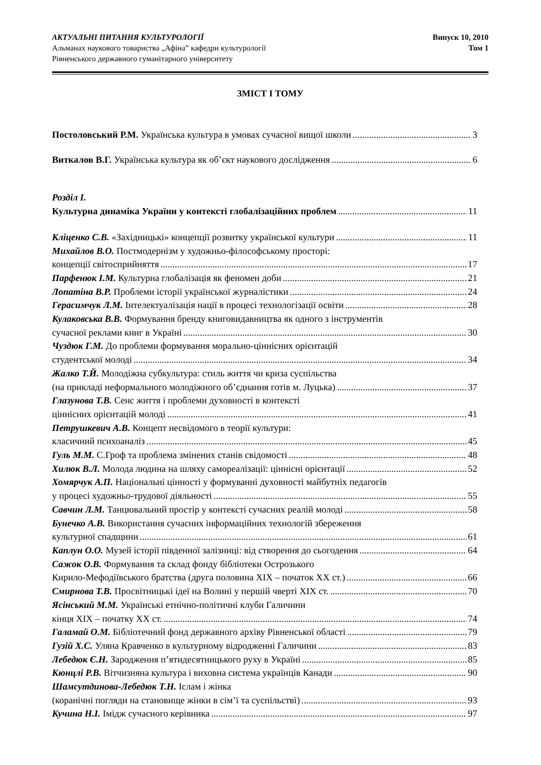АКТУАЛЬНІ ПИТАННЯ КУЛЬТУРОЛОГІЇ
Альманах наукового товариства „Афіна” кафедри культурології
Рівненського державного гуманітарного університету
Випуск 10, 2010
Том 1
ЗМІСТ І ТОМУ
Постоловський Р.М. Українська культура в умовах сучасної вищої школи 3
Виткалов В.Г. Українська культура як об’єкт наукового дослідження 6
Розділ І.
Культурна динаміка України у контексті глобалізаційних проблем 11
Кліценко С.В. «Західницькі» концепції розвитку української культури 11
Михайлов В.О. Постмодернізм у художньо-філософському просторі:
концепції світосприйняття 17
Парфенюк І.М. Культурна глобалізація як феномен доби 21
Лопатіна В.Р. Проблеми історії української журналістики 24
Герасимчук Л.М. Інтелектуалізація нації в процесі технологізації освіти 28
Кулаковська В.В. Формування бренду книговидавництва як одного з інструментів
сучасної реклами книг в Україні 30
Чуздюк Г.М. До проблеми формування морально-ціннісних орієнтацій
студентської молоді 34
Жалко Т.Й. Молодіжна субкультура: стиль життя чи криза суспільства
(на прикладі неформального молодіжного об’єднання готів м. Луцька) 37
Глазунова Т.В. Сенс життя і проблеми духовності в контексті
ціннісних орієнтацій молоді 41
Петрушкевич А.В. Концепт несвідомого в теорії культури:
класичний психоаналіз 45
Гуль М.М. С.Гроф та проблема змінених станів свідомості 48
Хилюк В.Л. Молода людина на шляху самореалізації: ціннісні орієнтації 52
Хомярчук А.П. Національні цінності у формуванні духовності майбутніх педагогів
у процесі художньо-трудової діяльності 55
Савчин Л.М. Танцювальний простір у контексті сучасних реалій молоді 58
Бунечко А.В. Використання сучасних інформаційних технологій збереження
культурної спадщини 61
Каплун О.О. Музей історії південної залізниці: від створення до сьогодення 64
Сажок О.В. Формування та склад фонду бібліотеки Острозького
Кирило-Мефодіївського братства (друга половина XIX – початок XX ст.) 66
Смирнова Т.В. Просвітницькі ідеї на Волині у першій чверті XIX ст. 70
Ясінський М.М. Українські етнічно-політичні клуби Галичини
кінця XIX – початку XX ст. 74
Галамай О.М. Бібліотечний фонд державного архіву Рівненської області 79
Гузій Х.С. Уляна Кравченко в культурному відродженні Галичини 83
Лебедюк Є.Н. Зародження п’ятидесятницького руху в Україні 85
Кюнцлі Р.В. Вітчизняна культура і виховна система українців Канади 90
Шамсутдинова-Лебедюк Т.Н. Іслам і жінка
(коранічні погляди на становище жінки в сім’ї та суспільстві) 93
Кучина Н.І. Імідж сучасного керівника 97